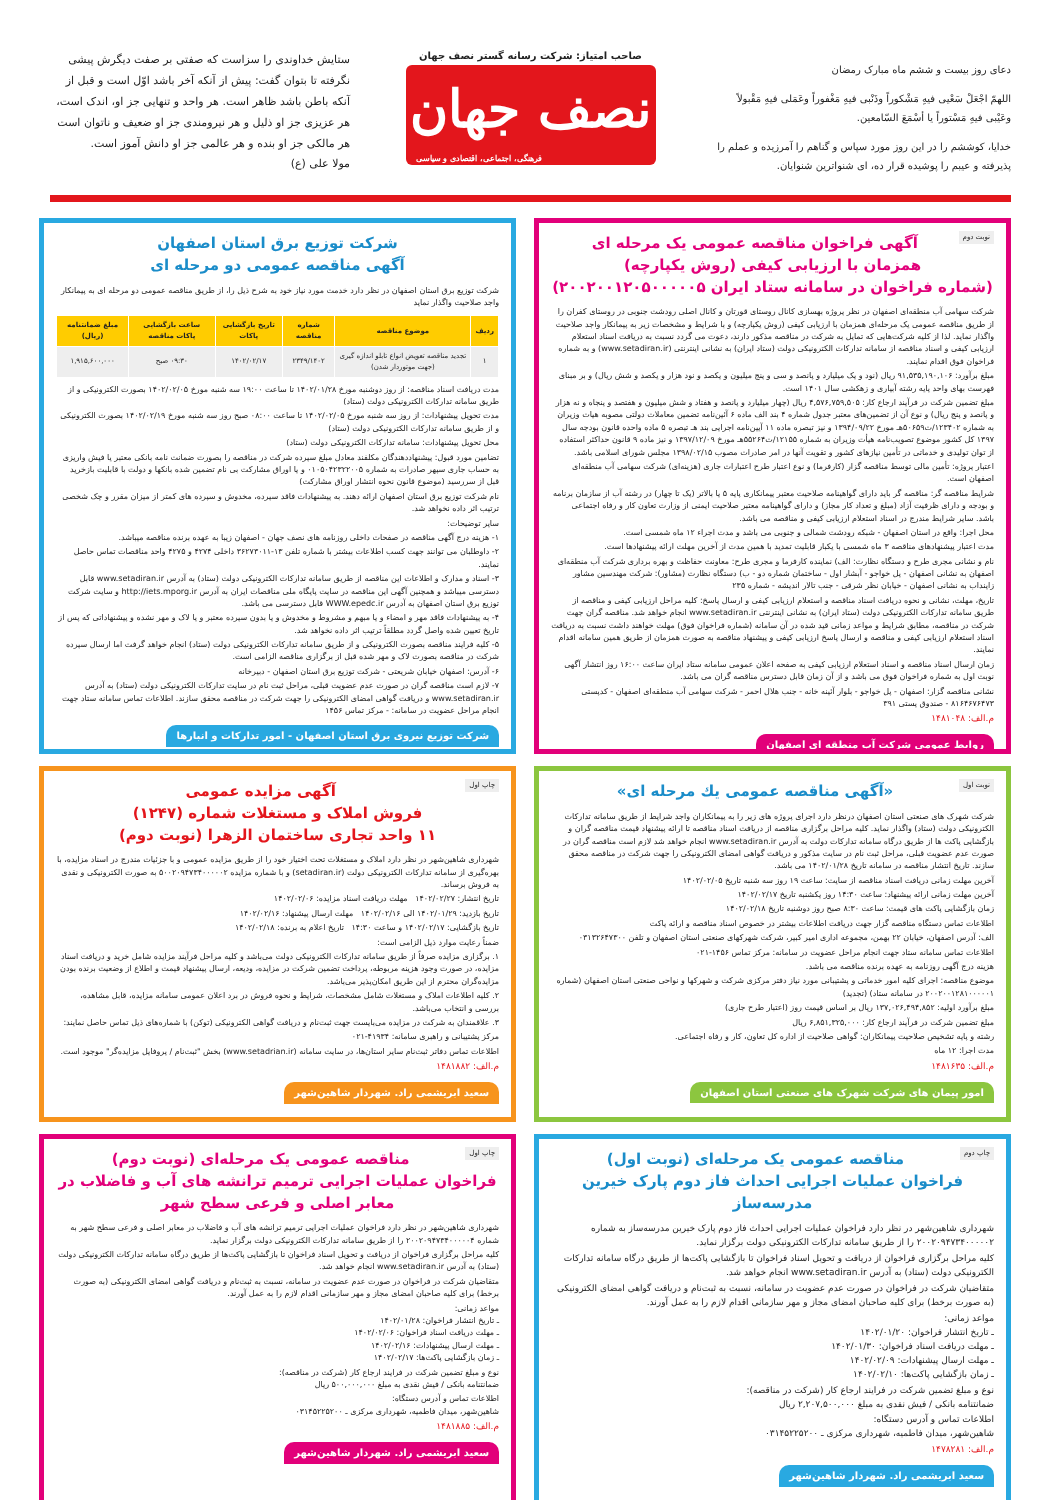دعای روز بیست و ششم ماه مبارک رمضان
اللهمّ اجْعَلْ سَعْیی فیهِ مَشْکوراً وذَنْبی فیهِ مَغْفوراً وعَمَلی فیهِ مَقْبولاً وعَیْبی فیهِ مَسْتوراً یا أسْمَعَ السّامعین.
خدایا، کوششم را در این روز مورد سپاس و گناهم را آمرزیده و عملم را پذیرفته و عیبم را پوشیده قرار ده، ای شنواترین شنوایان.
صاحب امتیاز: شرکت رسانه گستر نصف جهان
نصف جهان
فرهنگی، اجتماعی، اقتصادی و سیاسی
ستایش خداوندی را سزاست که صفتی بر صفت دیگرش پیشی نگرفته تا بتوان گفت: پیش از آنکه آخر باشد اوّل است و قبل از آنکه باطن باشد ظاهر است. هر واحد و تنهایی جز او، اندک است، هر عزیزی جز او ذلیل و هر نیرومندی جز او ضعیف و ناتوان است هر مالکی جز او بنده و هر عالمی جز او دانش آموز است.
مولا علی (ع)
نوبت دوم
آگهی فراخوان مناقصه عمومی یک مرحله ای
همزمان با ارزیابی کیفی (روش یکپارچه)
(شماره فراخوان در سامانه ستاد ایران ۲۰۰۲۰۰۱۲۰۵۰۰۰۰۰۵)
شرکت سهامی آب منطقه‌ای اصفهان در نظر پروژه بهسازی کانال روستای قورتان و کانال اصلی رودشت جنوبی در روستای کفران را از طریق مناقصه عمومی یک مرحله‌ای همزمان با ارزیابی کیفی (روش یکپارچه) و با شرایط و مشخصات زیر به پیمانکار واجد صلاحیت واگذار نماید. لذا از کلیه شرکت‌هایی که تمایل به شرکت در مناقصه مذکور دارند، دعوت می گردد نسبت به دریافت اسناد استعلام ارزیابی کیفی و اسناد مناقصه از سامانه تدارکات الکترونیکی دولت (ستاد ایران) به نشانی اینترنتی (www.setadiran.ir) و به شماره فراخوان فوق اقدام نمایند.
مبلغ برآورد: ۹۱,۵۳۵,۱۹۰,۱۰۶ ریال (نود و یک میلیارد و پانصد و سی و پنج میلیون و یکصد و نود هزار و یکصد و شش ریال) و بر مبنای فهرست بهای واحد پایه رشته آبیاری و زهکشی سال ۱۴۰۱ است.
مبلغ تضمین شرکت در فرآیند ارجاع کار: ۴,۵۷۶,۷۵۹,۵۰۵ ریال (چهار میلیارد و پانصد و هفتاد و شش میلیون و هفتصد و پنجاه و نه هزار و پانصد و پنج ریال) و نوع آن از تضمین‌های معتبر جدول شماره ۴ بند الف ماده ۶ آئین‌نامه تضمین معاملات دولتی مصوبه هیات وزیران به شماره ۱۲۳۴۰۲/ت۵۰۶۵۹هـ مورخ ۱۳۹۴/۰۹/۲۲ و نیز تبصره ماده ۱۱ آیین‌نامه اجرایی بند هـ تبصره ۵ ماده واحده قانون بودجه سال ۱۳۹۷ کل کشور موضوع تصویب‌نامه هیأت وزیران به شماره ۱۲۱۵۵/ت۵۵۲۶۴هـ مورخ ۱۳۹۷/۱۲/۰۹ و نیز ماده ۹ قانون حداکثر استفاده از توان تولیدی و خدماتی در تأمین نیازهای کشور و تقویت آنها در امر صادرات مصوب ۱۳۹۸/۰۲/۱۵ مجلس شورای اسلامی باشد.
اعتبار پروژه: تأمین مالی توسط مناقصه گزار (کارفرما) و نوع اعتبار طرح اعتبارات جاری (هزینه‌ای) شرکت سهامی آب منطقه‌ای اصفهان است.
شرایط مناقصه گر: مناقصه گر باید دارای گواهینامه صلاحیت معتبر پیمانکاری پایه ۵ یا بالاتر (یک تا چهار) در رشته آب از سازمان برنامه و بودجه و دارای ظرفیت آزاد (مبلغ و تعداد کار مجاز) و دارای گواهینامه معتبر صلاحیت ایمنی از وزارت تعاون کار و رفاه اجتماعی باشد. سایر شرایط مندرج در اسناد استعلام ارزیابی کیفی و مناقصه می باشد.
محل اجرا: واقع در استان اصفهان - شبکه رودشت شمالی و جنوبی می باشد و مدت اجراء ۱۲ ماه شمسی است.
مدت اعتبار پیشنهادهای مناقصه ۳ ماه شمسی با یکبار قابلیت تمدید با همین مدت از آخرین مهلت ارائه پیشنهادها است.
نام و نشانی مجری طرح و دستگاه نظارت: الف) نماینده کارفرما و مجری طرح: معاونت حفاظت و بهره برداری شرکت آب منطقه‌ای اصفهان به نشانی اصفهان - پل خواجو - آبشار اول - ساختمان شماره دو - ب) دستگاه نظارت (مشاور): شرکت مهندسین مشاور زاینداب به نشانی اصفهان - خیابان نظر شرقی - جنب تالار اندیشه - شماره ۲۳۵
تاریخ، مهلت، نشانی و نحوه دریافت اسناد مناقصه و استعلام ارزیابی کیفی و ارسال پاسخ: کلیه مراحل ارزیابی کیفی و مناقصه از طریق سامانه تدارکات الکترونیکی دولت (ستاد ایران) به نشانی اینترنتی www.setadiran.ir انجام خواهد شد. مناقصه گران جهت شرکت در مناقصه، مطابق شرایط و مواعد زمانی قید شده در آن سامانه (شماره فراخوان فوق) مهلت خواهند داشت نسبت به دریافت اسناد استعلام ارزیابی کیفی و مناقصه و ارسال پاسخ ارزیابی کیفی و پیشنهاد مناقصه به صورت همزمان از طریق همین سامانه اقدام نمایند.
زمان ارسال اسناد مناقصه و اسناد استعلام ارزیابی کیفی به صفحه اعلان عمومی سامانه ستاد ایران ساعت ۱۶:۰۰ روز انتشار آگهی نوبت اول به شماره فراخوان فوق می باشد و از آن زمان قابل دسترس مناقصه گران می باشد.
نشانی مناقصه گزار: اصفهان - پل خواجو - بلوار آئینه خانه - جنب هلال احمر - شرکت سهامی آب منطقه‌ای اصفهان - کدپستی ۸۱۶۴۶۷۶۴۷۳ - صندوق پستی ۳۹۱
م.الف: ۱۴۸۱۰۴۸
روابط عمومی شرکت آب منطقه ای اصفهان
شرکت توزیع برق استان اصفهان
آگهی مناقصه عمومی دو مرحله ای
شرکت توزیع برق استان اصفهان در نظر دارد خدمت مورد نیاز خود به شرح ذیل را، از طریق مناقصه عمومی دو مرحله ای به پیمانکار واجد صلاحیت واگذار نماید
| ردیف | موضوع مناقصه | شماره مناقصه | تاریخ بازگشایی پاکات | ساعت بازگشایی پاکات مناقصه | مبلغ ضمانتنامه (ریال) |
| --- | --- | --- | --- | --- | --- |
| ۱ | تجدید مناقصه تعویض انواع تابلو اندازه گیری (جهت موتوردار شدن) | ۲۳۴۹/۱۴۰۲ | ۱۴۰۲/۰۲/۱۷ | ۰۹:۳۰ صبح | ۱,۹۱۵,۶۰۰,۰۰۰ |
مدت دریافت اسناد مناقصه: از روز دوشنبه مورخ ۱۴۰۲/۰۱/۲۸ تا ساعت ۱۹:۰۰ سه شنبه مورخ ۱۴۰۲/۰۲/۰۵ بصورت الکترونیکی و از طریق سامانه تدارکات الکترونیکی دولت (ستاد)
مدت تحویل پیشنهادات: از روز سه شنبه مورخ ۱۴۰۲/۰۲/۰۵ تا ساعت ۰۸:۰۰ صبح روز سه شنبه مورخ ۱۴۰۲/۰۲/۱۹ بصورت الکترونیکی و از طریق سامانه تدارکات الکترونیکی دولت (ستاد)
محل تحویل پیشنهادات: سامانه تدارکات الکترونیکی دولت (ستاد)
تضامین مورد قبول: پیشنهاددهندگان مکلفند معادل مبلغ سپرده شرکت در مناقصه را بصورت ضمانت نامه بانکی معتبر یا فیش واریزی به حساب جاری سپهر صادرات به شماره ۰۱۰۵۰۴۲۳۲۲۰۰۵ و یا اوراق مشارکت بی نام تضمین شده بانکها و دولت با قابلیت بازخرید قبل از سررسید (موضوع قانون نحوه انتشار اوراق مشارکت)
نام شرکت توزیع برق استان اصفهان ارائه دهند. به پیشنهادات فاقد سپرده، مخدوش و سپرده های کمتر از میزان مقرر و چک شخصی ترتیب اثر داده نخواهد شد.
سایر توضیحات:
۱- هزینه درج آگهی مناقصه در صفحات داخلی روزنامه های نصف جهان - اصفهان زیبا به عهده برنده مناقصه میباشد.
۲- داوطلبان می توانند جهت کسب اطلاعات بیشتر با شماره تلفن ۱۳-۳۶۲۷۳۰۱۱ داخلی ۴۲۷۴ و ۴۲۷۵ واحد مناقصات تماس حاصل نمایند.
۳- اسناد و مدارک و اطلاعات این مناقصه از طریق سامانه تدارکات الکترونیکی دولت (ستاد) به آدرس www.setadiran.ir قابل دسترسی میباشد و همچنین آگهی این مناقصه در سایت پایگاه ملی مناقصات ایران به آدرس http://iets.mporg.ir و سایت شرکت توزیع برق استان اصفهان به آدرس WWW.epedc.ir قابل دسترسی می باشد.
۴- به پیشنهادات فاقد مهر و امضاء و یا مبهم و مشروط و مخدوش و یا بدون سپرده معتبر و یا لاک و مهر نشده و پیشنهاداتی که پس از تاریخ تعیین شده واصل گردد مطلقاً ترتیب اثر داده نخواهد شد.
۵- کلیه فرایند مناقصه بصورت الکترونیکی و از طریق سامانه تدارکات الکترونیکی دولت (ستاد) انجام خواهد گرفت اما ارسال سپرده شرکت در مناقصه بصورت لاک و مهر شده قبل از برگزاری مناقصه الزامی است.
۶- آدرس: اصفهان خیابان شریعتی - شرکت توزیع برق استان اصفهان - دبیرخانه
۷- لازم است مناقصه گران در صورت عدم عضویت قبلی، مراحل ثبت نام در سایت تدارکات الکترونیکی دولت (ستاد) به آدرس www.setadiran.ir و دریافت گواهی امضای الکترونیکی را جهت شرکت در مناقصه محقق سازند. اطلاعات تماس سامانه ستاد جهت انجام مراحل عضویت در سامانه: - مرکز تماس ۱۴۵۶
شرکت توزیع نیروی برق استان اصفهان - امور تدارکات و انبارها
نوبت اول
«آگهی مناقصه عمومی یك مرحله ای»
شرکت شهرک های صنعتی استان اصفهان درنظر دارد اجرای پروژه های زیر را به پیمانکاران واجد شرایط از طریق سامانه تدارکات الکترونیکی دولت (ستاد) واگذار نماید. کلیه مراحل برگزاری مناقصه از دریافت اسناد مناقصه تا ارائه پیشنهاد قیمت مناقصه گران و بازگشایی پاکت ها از طریق درگاه سامانه تدارکات دولت به آدرس www.setadiran.ir انجام خواهد شد لازم است مناقصه گران در صورت عدم عضویت قبلی، مراحل ثبت نام در سایت مذکور و دریافت گواهی امضای الکترونیکی را جهت شرکت در مناقصه محقق سازند. تاریخ انتشار مناقصه در سامانه تاریخ ۱۴۰۲/۰۱/۲۸ می باشد.
آخرین مهلت زمانی دریافت اسناد مناقصه از سایت: ساعت ۱۹ روز سه شنبه تاریخ ۱۴۰۲/۰۲/۰۵
آخرین مهلت زمانی ارائه پیشنهاد: ساعت ۱۴:۳۰ روز یکشنبه تاریخ ۱۴۰۲/۰۲/۱۷
زمان بازگشایی پاکت های قیمت: ساعت ۸:۳۰ صبح روز دوشنبه تاریخ ۱۴۰۲/۰۲/۱۸
اطلاعات تماس دستگاه مناقصه گزار جهت دریافت اطلاعات بیشتر در خصوص اسناد مناقصه و ارائه پاکت
الف: آدرس اصفهان، خیابان ۲۲ بهمن، مجموعه اداری امیر کبیر، شرکت شهرکهای صنعتی استان اصفهان و تلفن ۰۳۱۳۲۶۴۷۳۰۰
اطلاعات تماس سامانه ستاد جهت انجام مراحل عضویت در سامانه: مرکز تماس ۱۴۵۶-۰۲۱
هزینه درج آگهی روزنامه به عهده برنده مناقصه می باشد.
موضوع مناقصه: اجرای کلیه امور خدماتی و پشتیبانی مورد نیاز دفتر مرکزی شرکت و شهرکها و نواحی صنعتی استان اصفهان (شماره ۲۰۰۲۰۰۱۲۸۱۰۰۰۰۰۱ در سامانه ستاد) (تجدید)
مبلغ برآورد اولیه: ۱۳۷,۰۲۶,۴۹۴,۸۵۲ ریال بر اساس قیمت روز (اعتبار طرح جاری)
مبلغ تضمین شرکت در فرآیند ارجاع کار: ۶,۸۵۱,۳۲۵,۰۰۰ ریال
رشته و پایه تشخیص صلاحیت پیمانکاران: گواهی صلاحیت از اداره کل تعاون، کار و رفاه اجتماعی.
مدت اجرا: ۱۲ ماه
م.الف: ۱۴۸۱۶۳۵
امور پیمان های شرکت شهرک های صنعتی استان اصفهان
چاپ اول
آگهی مزایده عمومی
فروش املاک و مستغلات شماره (۱۲۴۷)
۱۱ واحد تجاری ساختمان الزهرا (نوبت دوم)
شهرداری شاهین‌شهر در نظر دارد املاک و مستغلات تحت اختیار خود را از طریق مزایده عمومی و با جزئیات مندرج در اسناد مزایده، با بهره‌گیری از سامانه تدارکات الکترونیکی دولت (setadiran.ir) و با شماره مزایده ۵۰۰۲۰۹۴۷۳۴۰۰۰۰۰۲ به صورت الکترونیکی و نقدی به فروش برساند.
تاریخ انتشار: ۱۴۰۲/۰۲/۲۷ مهلت دریافت اسناد مزایده: ۱۴۰۲/۰۲/۰۶
تاریخ بازدید: ۱۴۰۲/۰۱/۲۹ الی ۱۴۰۲/۰۲/۱۶ مهلت ارسال پیشنهاد: ۱۴۰۲/۰۲/۱۶
تاریخ بازگشایی: ۱۴۰۲/۰۲/۱۷ و ساعت ۱۴:۳۰ تاریخ اعلام به برنده: ۱۴۰۲/۰۲/۱۸
ضمناً رعایت موارد ذیل الزامی است:
۱. برگزاری مزایده صرفاً از طریق سامانه تدارکات الکترونیکی دولت می‌باشد و کلیه مراحل فرآیند مزایده شامل خرید و دریافت اسناد مزایده، در صورت وجود هزینه مربوطه، پرداخت تضمین شرکت در مزایده، ودیعه، ارسال پیشنهاد قیمت و اطلاع از وضعیت برنده بودن مزایده‌گران محترم از این طریق امکان‌پذیر می‌باشد.
۲. کلیه اطلاعات املاک و مستغلات شامل مشخصات، شرایط و نحوه فروش در برد اعلان عمومی سامانه مزایده، قابل مشاهده، بررسی و انتخاب می‌باشد.
۳. علاقمندان به شرکت در مزایده می‌بایست جهت ثبت‌نام و دریافت گواهی الکترونیکی (توکن) با شماره‌های ذیل تماس حاصل نمایند:
مرکز پشتیبانی و راهبری سامانه: ۴۱۹۳۴-۰۲۱
اطلاعات تماس دفاتر ثبت‌نام سایر استان‌ها، در سایت سامانه (www.setadrian.ir) بخش "ثبت‌نام / پروفایل مزایده‌گر" موجود است.
م.الف: ۱۴۸۱۸۸۲
سعید ابریشمی راد. شهردار شاهین‌شهر
چاپ دوم
مناقصه عمومی یک مرحله‌ای (نوبت اول)
فراخوان عملیات اجرایی احداث فاز دوم پارک خیرین مدرسه‌ساز
شهرداری شاهین‌شهر در نظر دارد فراخوان عملیات اجرایی احداث فاز دوم پارک خیرین مدرسه‌ساز به شماره ۲۰۰۲۰۹۴۷۳۴۰۰۰۰۰۲ را از طریق سامانه تدارکات الکترونیکی دولت برگزار نماید.
کلیه مراحل برگزاری فراخوان از دریافت و تحویل اسناد فراخوان تا بازگشایی پاکت‌ها از طریق درگاه سامانه تدارکات الکترونیکی دولت (ستاد) به آدرس www.setadiran.ir انجام خواهد شد.
متقاضیان شرکت در فراخوان در صورت عدم عضویت در سامانه، نسبت به ثبت‌نام و دریافت گواهی امضای الکترونیکی (به صورت برخط) برای کلیه صاحبان امضای مجاز و مهر سازمانی اقدام لازم را به عمل آورند.
مواعد زمانی:
ـ تاریخ انتشار فراخوان: ۱۴۰۲/۰۱/۲۰
ـ مهلت دریافت اسناد فراخوان: ۱۴۰۲/۰۱/۳۰
ـ مهلت ارسال پیشنهادات: ۱۴۰۲/۰۲/۰۹
ـ زمان بازگشایی پاکت‌ها: ۱۴۰۲/۰۲/۱۰
نوع و مبلغ تضمین شرکت در فرایند ارجاع کار (شرکت در مناقصه):
ضمانتنامه بانکی / فیش نقدی به مبلغ ۲,۲۰۷,۵۰۰,۰۰۰ ریال
اطلاعات تماس و آدرس دستگاه:
شاهین‌شهر، میدان فاطمیه، شهرداری مرکزی ـ ۰۳۱۴۵۲۲۵۲۰۰
م.الف: ۱۴۷۸۲۸۱
سعید ابریشمی راد. شهردار شاهین‌شهر
چاپ اول
مناقصه عمومی یک مرحله‌ای (نوبت دوم)
فراخوان عملیات اجرایی ترمیم ترانشه های آب و فاضلاب در معابر اصلی و فرعی سطح شهر
شهرداری شاهین‌شهر در نظر دارد فراخوان عملیات اجرایی ترمیم ترانشه های آب و فاضلاب در معابر اصلی و فرعی سطح شهر به شماره ۲۰۰۲۰۹۴۷۳۴۰۰۰۰۰۴ را از طریق سامانه تدارکات الکترونیکی دولت برگزار نماید.
کلیه مراحل برگزاری فراخوان از دریافت و تحویل اسناد فراخوان تا بازگشایی پاکت‌ها از طریق درگاه سامانه تدارکات الکترونیکی دولت (ستاد) به آدرس www.setadiran.ir انجام خواهد شد.
متقاضیان شرکت در فراخوان در صورت عدم عضویت در سامانه، نسبت به ثبت‌نام و دریافت گواهی امضای الکترونیکی (به صورت برخط) برای کلیه صاحبان امضای مجاز و مهر سازمانی اقدام لازم را به عمل آورند.
مواعد زمانی:
ـ تاریخ انتشار فراخوان: ۱۴۰۲/۰۱/۲۸
ـ مهلت دریافت اسناد فراخوان: ۱۴۰۲/۰۲/۰۶
ـ مهلت ارسال پیشنهادات: ۱۴۰۲/۰۲/۱۶
ـ زمان بازگشایی پاکت‌ها: ۱۴۰۲/۰۲/۱۷
نوع و مبلغ تضمین شرکت در فرایند ارجاع کار (شرکت در مناقصه):
ضمانتنامه بانکی / فیش نقدی به مبلغ ۵۰۰,۰۰۰,۰۰۰ ریال
اطلاعات تماس و آدرس دستگاه:
شاهین‌شهر، میدان فاطمیه، شهرداری مرکزی ـ ۰۳۱۴۵۲۲۵۲۰۰
م.الف: ۱۴۸۱۸۸۵
سعید ابریشمی راد. شهردار شاهین‌شهر